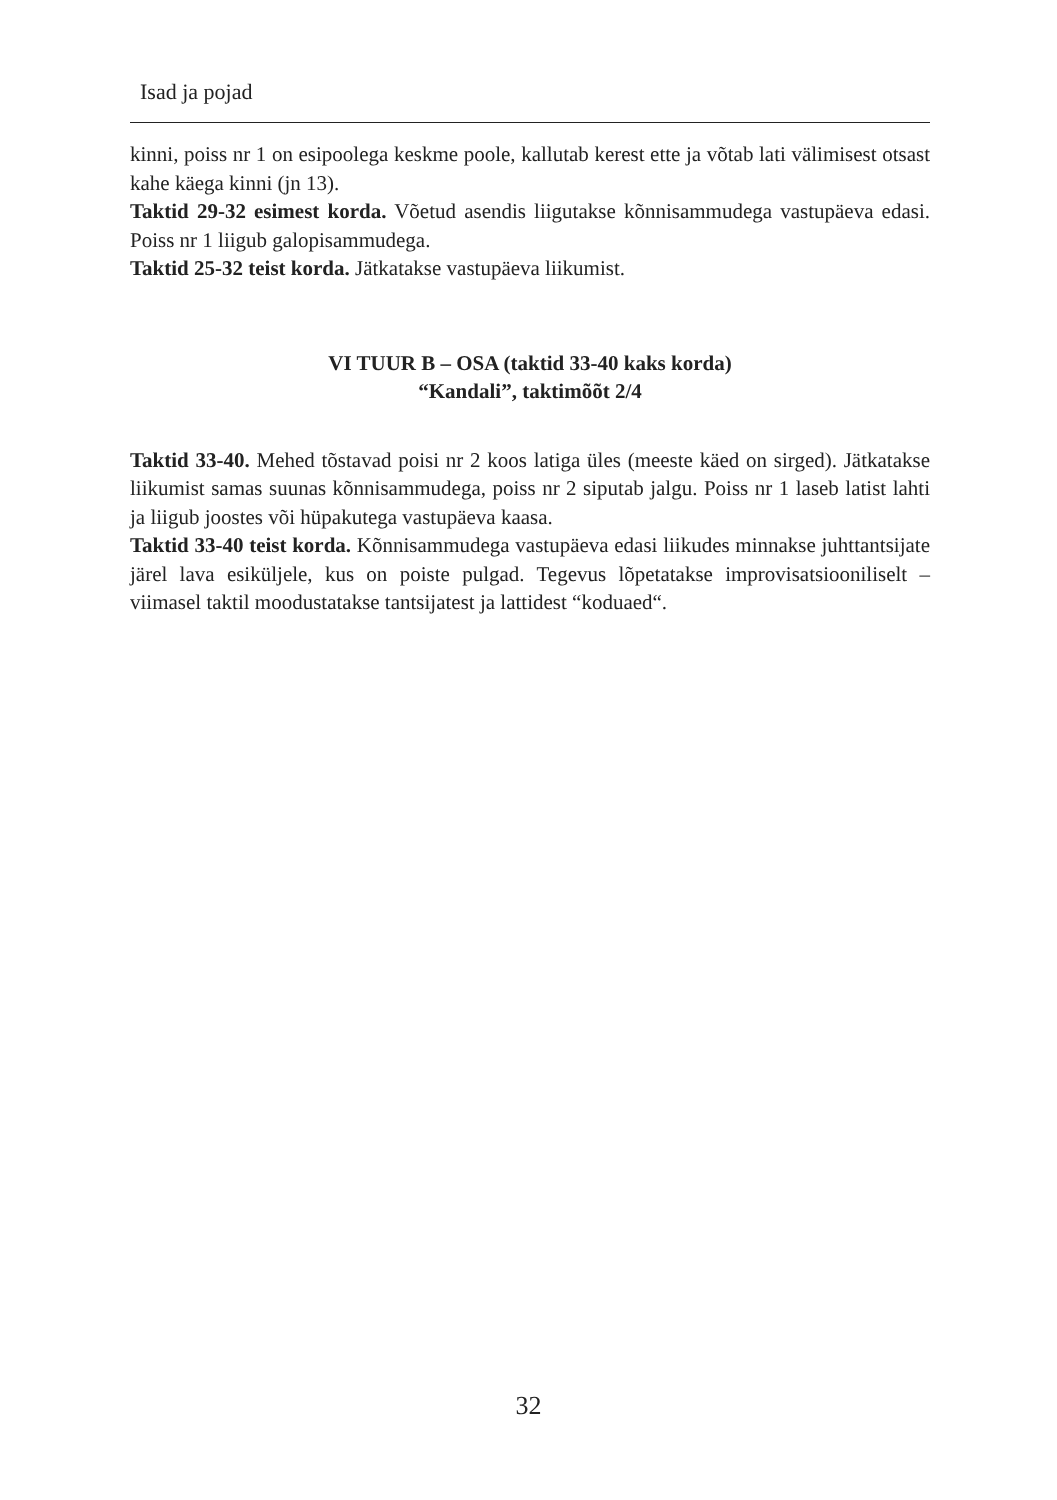Isad ja pojad
kinni, poiss nr 1 on esipoolega keskme poole, kallutab kerest ette ja võtab lati välimisest otsast kahe käega kinni (jn 13).
Taktid 29-32 esimest korda. Võetud asendis liigutakse kõnnisammudega vastupäeva edasi. Poiss nr 1 liigub galopisammudega.
Taktid 25-32 teist korda. Jätkatakse vastupäeva liikumist.
VI TUUR B – OSA (taktid 33-40 kaks korda)
“Kandali”, taktimõõt 2/4
Taktid 33-40. Mehed tõstavad poisi nr 2 koos latiga üles (meeste käed on sirged). Jätkatakse liikumist samas suunas kõnnisammudega, poiss nr 2 siputab jalgu. Poiss nr 1 laseb latist lahti ja liigub joostes või hüpakutega vastupäeva kaasa.
Taktid 33-40 teist korda. Kõnnisammudega vastupäeva edasi liikudes minnakse juhttantsijate järel lava esiküljele, kus on poiste pulgad. Tegevus lõpetatakse improvisatsiooniliselt – viimasel taktil moodustatakse tantsijatest ja lattidest “koduaed“.
32